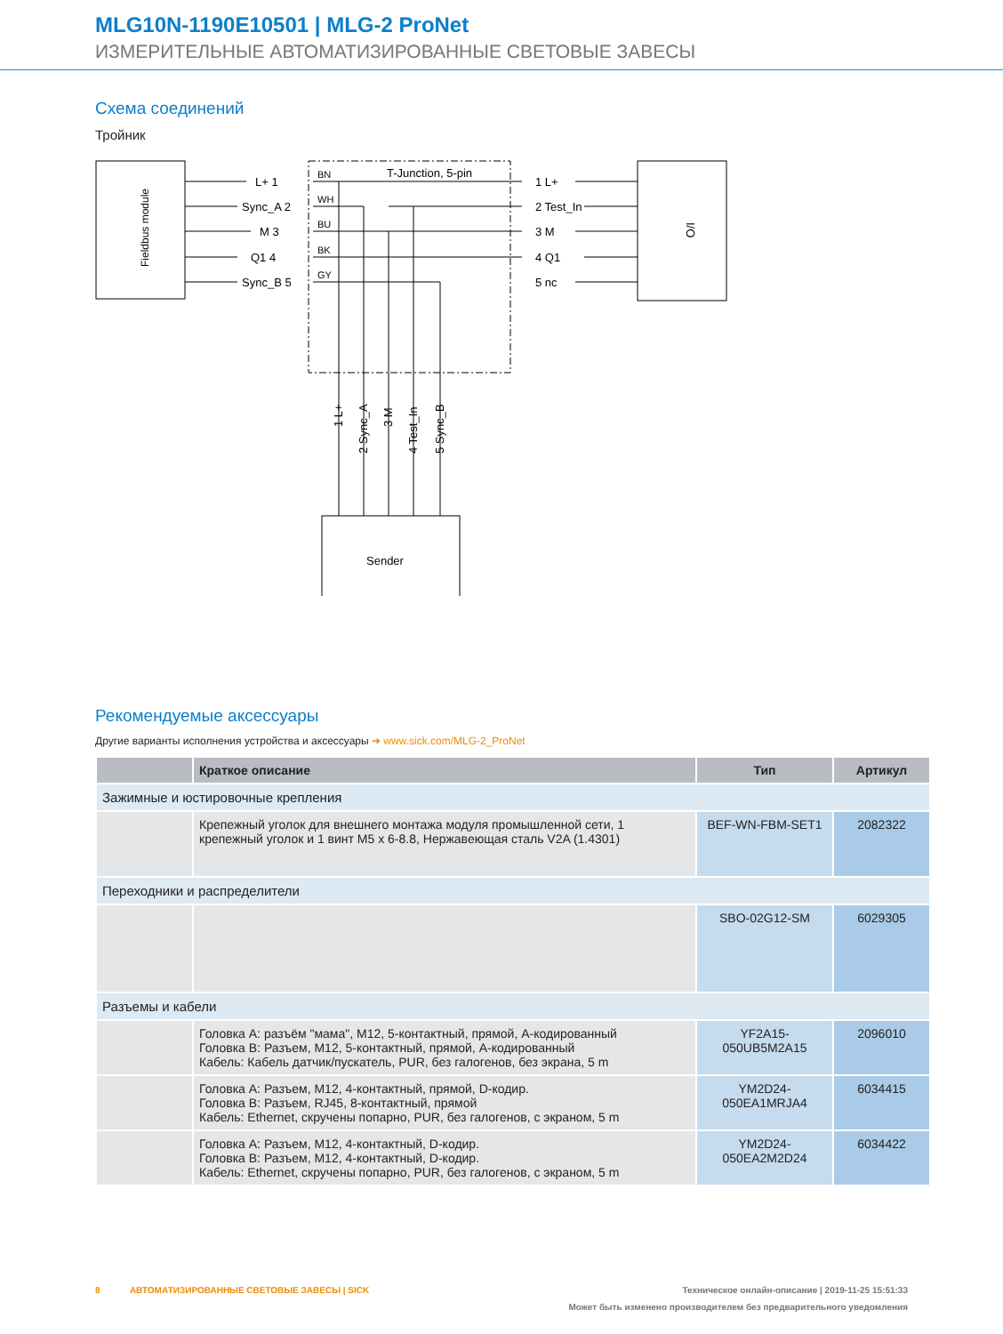MLG10N-1190E10501 | MLG-2 ProNet
ИЗМЕРИТЕЛЬНЫЕ АВТОМАТИЗИРОВАННЫЕ СВЕТОВЫЕ ЗАВЕСЫ
Схема соединений
Тройник
Fieldbus module
I/O
T-Junction, 5-pin
L+ 1
Sync_A 2
M 3
Q1 4
Sync_B 5
BN
WH
BU
BK
GY
1 L+
2 Test_In
3 M
4 Q1
5 nc
1 L+
2 Sync_A
3 M
4 Test_In
5 Sync_B
Sender
Рекомендуемые аксессуары
Другие варианты исполнения устройства и аксессуары ➜ www.sick.com/MLG-2_ProNet
| | Краткое описание | Тип | Артикул |
| --- | --- | --- | --- |
| Зажимные и юстировочные крепления | | | |
| | Крепежный уголок для внешнего монтажа модуля промышленной сети, 1 крепежный уголок и 1 винт M5 x 6-8.8, Нержавеющая сталь V2A (1.4301) | BEF-WN-FBM-SET1 | 2082322 |
| Переходники и распределители | | | |
| | | SBO-02G12-SM | 6029305 |
| Разъемы и кабели | | | |
| | Головка A: разъём "мама", M12, 5-контактный, прямой, A-кодированный Головка B: Разъем, M12, 5-контактный, прямой, A-кодированный Кабель: Кабель датчик/пускатель, PUR, без галогенов, без экрана, 5 m | YF2A15- 050UB5M2A15 | 2096010 |
| | Головка A: Разъем, M12, 4-контактный, прямой, D-кодир. Головка B: Разъем, RJ45, 8-контактный, прямой Кабель: Ethernet, скручены попарно, PUR, без галогенов, с экраном, 5 m | YM2D24- 050EA1MRJA4 | 6034415 |
| | Головка A: Разъем, M12, 4-контактный, D-кодир. Головка B: Разъем, M12, 4-контактный, D-кодир. Кабель: Ethernet, скручены попарно, PUR, без галогенов, с экраном, 5 m | YM2D24- 050EA2M2D24 | 6034422 |
8 АВТОМАТИЗИРОВАННЫЕ СВЕТОВЫЕ ЗАВЕСЫ | SICK Техническое онлайн-описание | 2019-11-25 15:51:33
Может быть изменено производителем без предварительного уведомления